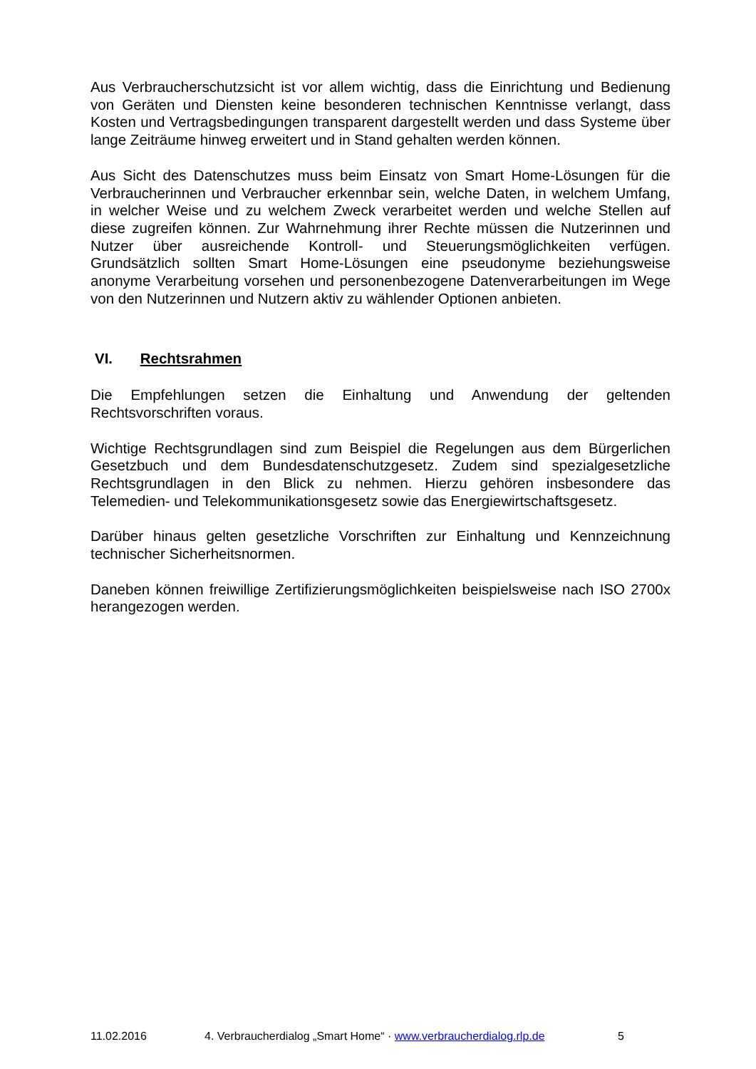Aus Verbraucherschutzsicht ist vor allem wichtig, dass die Einrichtung und Bedienung von Geräten und Diensten keine besonderen technischen Kenntnisse verlangt, dass Kosten und Vertragsbedingungen transparent dargestellt werden und dass Systeme über lange Zeiträume hinweg erweitert und in Stand gehalten werden können.
Aus Sicht des Datenschutzes muss beim Einsatz von Smart Home-Lösungen für die Verbraucherinnen und Verbraucher erkennbar sein, welche Daten, in welchem Umfang, in welcher Weise und zu welchem Zweck verarbeitet werden und welche Stellen auf diese zugreifen können. Zur Wahrnehmung ihrer Rechte müssen die Nutzerinnen und Nutzer über ausreichende Kontroll- und Steuerungsmöglichkeiten verfügen. Grundsätzlich sollten Smart Home-Lösungen eine pseudonyme beziehungsweise anonyme Verarbeitung vorsehen und personenbezogene Datenverarbeitungen im Wege von den Nutzerinnen und Nutzern aktiv zu wählender Optionen anbieten.
VI. Rechtsrahmen
Die Empfehlungen setzen die Einhaltung und Anwendung der geltenden Rechtsvorschriften voraus.
Wichtige Rechtsgrundlagen sind zum Beispiel die Regelungen aus dem Bürgerlichen Gesetzbuch und dem Bundesdatenschutzgesetz. Zudem sind spezialgesetzliche Rechtsgrundlagen in den Blick zu nehmen. Hierzu gehören insbesondere das Telemedien- und Telekommunikationsgesetz sowie das Energiewirtschaftsgesetz.
Darüber hinaus gelten gesetzliche Vorschriften zur Einhaltung und Kennzeichnung technischer Sicherheitsnormen.
Daneben können freiwillige Zertifizierungsmöglichkeiten beispielsweise nach ISO 2700x herangezogen werden.
11.02.2016 4. Verbraucherdialog „Smart Home“ · www.verbraucherdialog.rlp.de 5